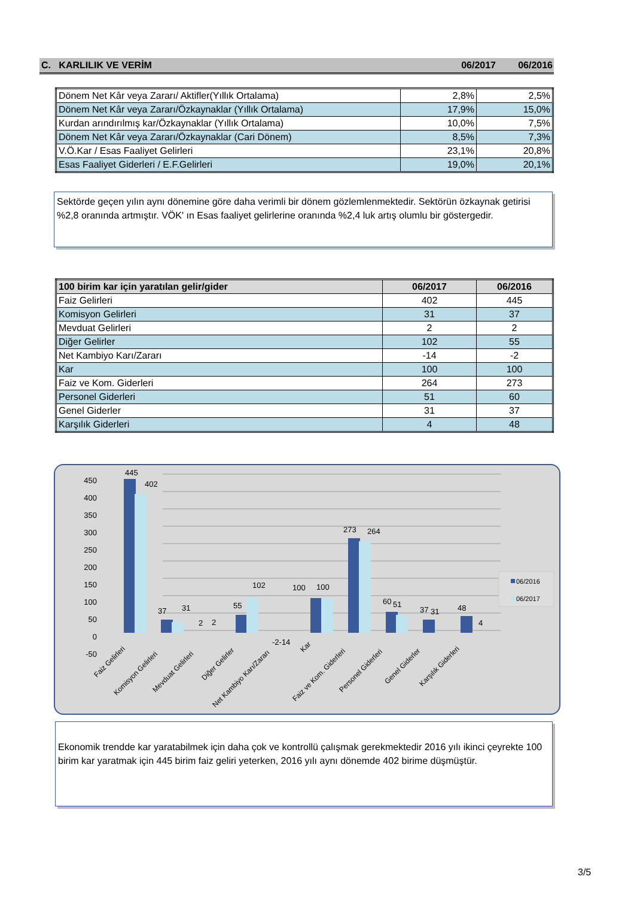C. KARLILIK VE VERİM 06/2017 06/2016
| Dönem Net Kâr veya Zararı/ Aktifler(Yıllık Ortalama) | 2,8% | 2,5% |
| Dönem Net Kâr veya Zararı/Özkaynaklar (Yıllık Ortalama) | 17,9% | 15,0% |
| Kurdan arındırılmış kar/Özkaynaklar (Yıllık Ortalama) | 10,0% | 7,5% |
| Dönem Net Kâr veya Zararı/Özkaynaklar (Cari Dönem) | 8,5% | 7,3% |
| V.Ö.Kar / Esas Faaliyet Gelirleri | 23,1% | 20,8% |
| Esas Faaliyet Giderleri / E.F.Gelirleri | 19,0% | 20,1% |
Sektörde geçen yılın aynı dönemine göre daha verimli bir dönem gözlemlenmektedir. Sektörün özkaynak getirisi %2,8 oranında artmıştır. VÖK' ın Esas faaliyet gelirlerine oranında %2,4 luk artış olumlu bir göstergedir.
| 100 birim kar için yaratılan gelir/gider | 06/2017 | 06/2016 |
| --- | --- | --- |
| Faiz Gelirleri | 402 | 445 |
| Komisyon Gelirleri | 31 | 37 |
| Mevduat Gelirleri | 2 | 2 |
| Diğer Gelirler | 102 | 55 |
| Net Kambiyo Karı/Zararı | -14 | -2 |
| Kar | 100 | 100 |
| Faiz ve Kom. Giderleri | 264 | 273 |
| Personel Giderleri | 51 | 60 |
| Genel Giderler | 31 | 37 |
| Karşılık Giderleri | 4 | 48 |
445
402
37
31
2
2
55
102
100
100
273
264
60
51
37
31
48
4
-2-14
450
400
350
300
250
200
150
100
50
0
-50
Faiz Gelirleri
Komisyon Gelirleri
Mevduat Gelirleri
Diğer Gelirler
Net Kambiyo Karı/Zararı
Kar
Faiz ve Kom. Giderleri
Personel Giderleri
Genel Giderler
Karşılık Giderleri
06/2016
06/2017
Ekonomik trendde kar yaratabilmek için daha çok ve kontrollü çalışmak gerekmektedir 2016 yılı ikinci çeyrekte 100 birim kar yaratmak için 445 birim faiz geliri yeterken, 2016 yılı aynı dönemde 402 birime düşmüştür.
3/5